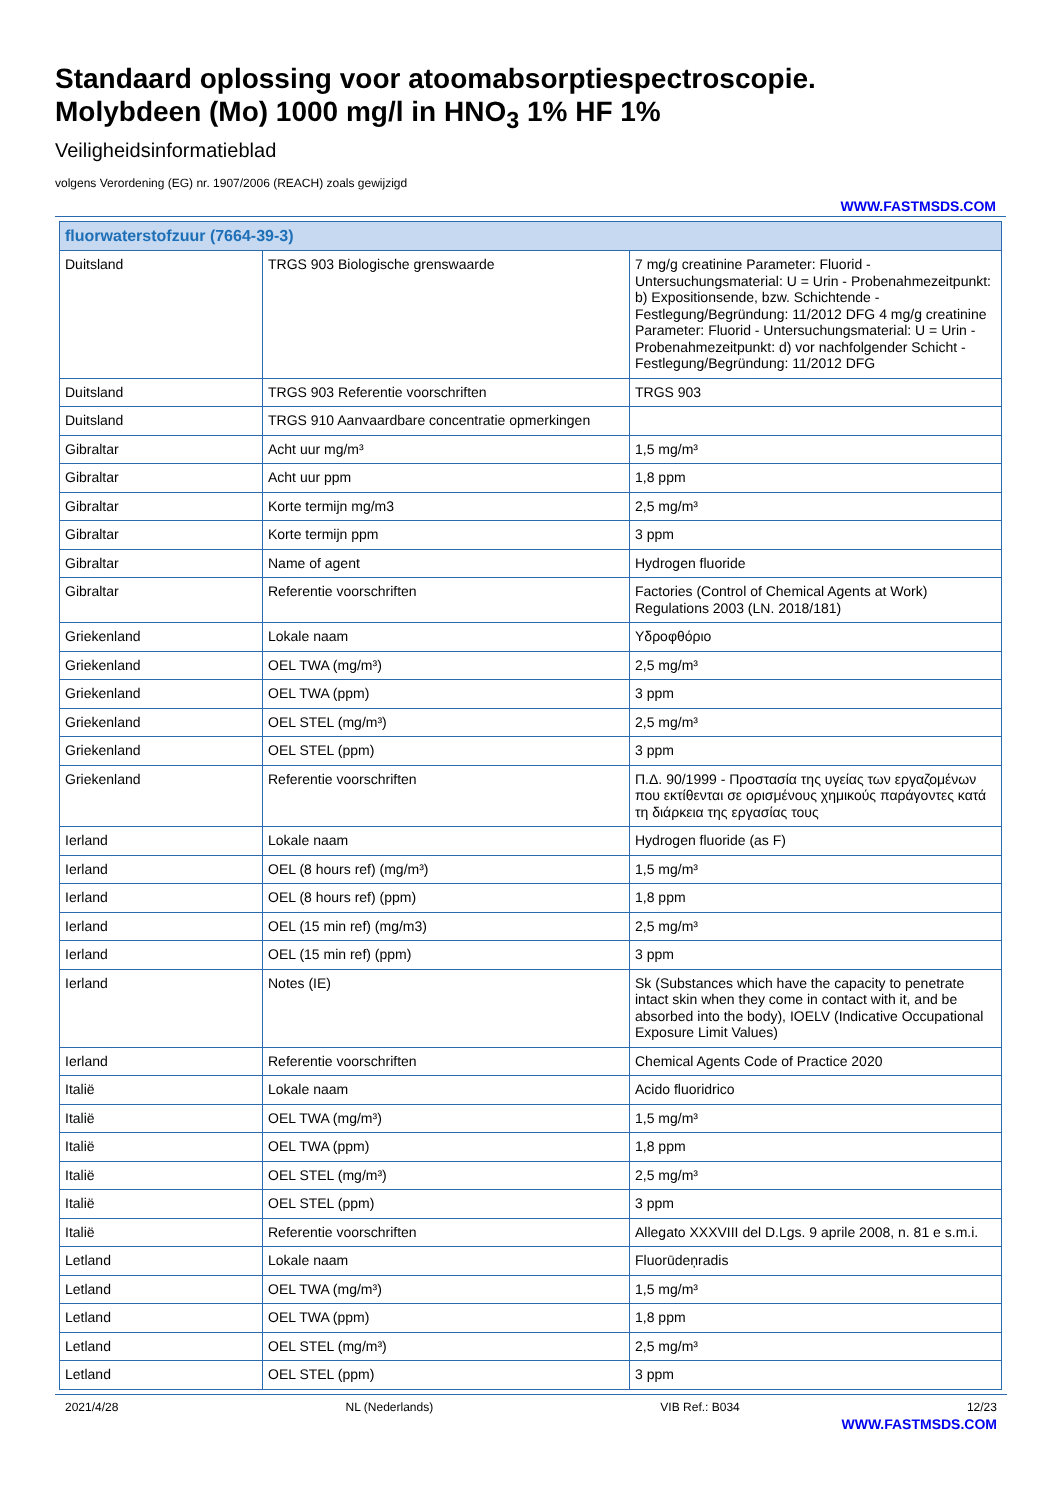Standaard oplossing voor atoomabsorptiespectroscopie.
Molybdeen (Mo) 1000 mg/l in HNO<sub>3</sub> 1% HF 1%
Veiligheidsinformatieblad
volgens Verordening (EG) nr. 1907/2006 (REACH) zoals gewijzigd
WWW.FASTMSDS.COM
| fluorwaterstofzuur (7664-39-3) | | |
| --- | --- | --- |
| Duitsland | TRGS 903 Biologische grenswaarde | 7 mg/g creatinine Parameter: Fluorid - Untersuchungsmaterial: U = Urin - Probenahmezeitpunkt: b) Expositionsende, bzw. Schichtende - Festlegung/Begründung: 11/2012 DFG 4 mg/g creatinine Parameter: Fluorid - Untersuchungsmaterial: U = Urin - Probenahmezeitpunkt: d) vor nachfolgender Schicht - Festlegung/Begründung: 11/2012 DFG |
| Duitsland | TRGS 903 Referentie voorschriften | TRGS 903 |
| Duitsland | TRGS 910 Aanvaardbare concentratie opmerkingen | |
| Gibraltar | Acht uur mg/m³ | 1,5 mg/m³ |
| Gibraltar | Acht uur ppm | 1,8 ppm |
| Gibraltar | Korte termijn mg/m3 | 2,5 mg/m³ |
| Gibraltar | Korte termijn ppm | 3 ppm |
| Gibraltar | Name of agent | Hydrogen fluoride |
| Gibraltar | Referentie voorschriften | Factories (Control of Chemical Agents at Work) Regulations 2003 (LN. 2018/181) |
| Griekenland | Lokale naam | Υδροφθόριο |
| Griekenland | OEL TWA (mg/m³) | 2,5 mg/m³ |
| Griekenland | OEL TWA (ppm) | 3 ppm |
| Griekenland | OEL STEL (mg/m³) | 2,5 mg/m³ |
| Griekenland | OEL STEL (ppm) | 3 ppm |
| Griekenland | Referentie voorschriften | Π.Δ. 90/1999 - Προστασία της υγείας των εργαζομένων που εκτίθενται σε ορισμένους χημικούς παράγοντες κατά τη διάρκεια της εργασίας τους |
| Ierland | Lokale naam | Hydrogen fluoride (as F) |
| Ierland | OEL (8 hours ref) (mg/m³) | 1,5 mg/m³ |
| Ierland | OEL (8 hours ref) (ppm) | 1,8 ppm |
| Ierland | OEL (15 min ref) (mg/m3) | 2,5 mg/m³ |
| Ierland | OEL (15 min ref) (ppm) | 3 ppm |
| Ierland | Notes (IE) | Sk (Substances which have the capacity to penetrate intact skin when they come in contact with it, and be absorbed into the body), IOELV (Indicative Occupational Exposure Limit Values) |
| Ierland | Referentie voorschriften | Chemical Agents Code of Practice 2020 |
| Italië | Lokale naam | Acido fluoridrico |
| Italië | OEL TWA (mg/m³) | 1,5 mg/m³ |
| Italië | OEL TWA (ppm) | 1,8 ppm |
| Italië | OEL STEL (mg/m³) | 2,5 mg/m³ |
| Italië | OEL STEL (ppm) | 3 ppm |
| Italië | Referentie voorschriften | Allegato XXXVIII del D.Lgs. 9 aprile 2008, n. 81 e s.m.i. |
| Letland | Lokale naam | Fluorūdeņradis |
| Letland | OEL TWA (mg/m³) | 1,5 mg/m³ |
| Letland | OEL TWA (ppm) | 1,8 ppm |
| Letland | OEL STEL (mg/m³) | 2,5 mg/m³ |
| Letland | OEL STEL (ppm) | 3 ppm |
2021/4/28 NL (Nederlands) VIB Ref.: B034 12/23
WWW.FASTMSDS.COM